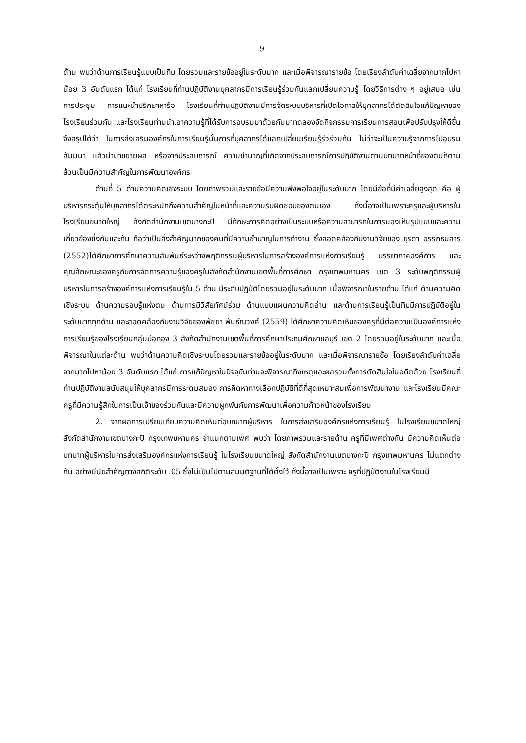9
ด้าน พบว่าด้านการเรียนรู้แบบเป็นทีม โดยรวมและรายข้ออยู่ในระดับมาก และเมื่อพิจารณารายข้อ โดยเรียงลำดับค่าเฉลี่ยจากมากไปหาน้อย 3 อันดับแรก ได้แก่ โรงเรียนที่ท่านปฏิบัติงานบุคลากรมีการเรียนรู้ร่วมกันแลกเปลี่ยนความรู้ โดยวิธีการต่าง ๆ อยู่เสมอ เช่น การประชุม การแนะนำปรึกษาหารือ โรงเรียนที่ท่านปฏิบัติงานมีการจัดระบบบริหารที่เปิดโอกาสให้บุคลากรได้ตัดสินใจแก้ปัญหาของโรงเรียนร่วมกัน และโรงเรียนท่านนำเอาความรู้ที่ได้รับการอบรมมาด้วยกันมาทดลองจัดกิจกรรมการเรียนการสอนเพื่อปรับปรุงให้ดีขึ้น จึงสรุปได้ว่า ในการส่งเสริมองค์กรในการเรียนรู้นั้นการที่บุคลากรได้แลกเปลี่ยนเรียนรู้ร่วร่วมกัน ไม่ว่าจะเป็นความรู้จากการไปอบรม สัมมนา แล้วนำมาขยายผล หรือจากประสบการณ์ ความชำนาญที่เกิดจากประสบการณ์การปฏิบัติงานตามบทบาทหน้าที่ของตนก็ตาม ล้วนเป็นมีความสำคัญในการพัฒนาองค์กร
ด้านที่ 5 ด้านความคิดเชิงระบบ โดยภาพรวมและรายข้อมีความพึงพอใจอยู่ในระดับมาก โดยมีข้อที่มีค่าเฉลี่ยสูงสุด คือ ผู้บริหารกระตุ้นให้บุคลากรได้ตระหนักถึงความสำคัญในหน้าที่และความรับผิดชอบของตนเอง ทั้งนี้อาจเป็นเพราะครูและผู้บริหารในโรงเรียนขนาดใหญ่ สังกัดสำนักงานเขตบางกะปิ มีทักษะการคิดอย่างเป็นระบบหรือความสามารถในการมองเห็นรูปแบบและความเกี่ยวข้องซึ่งกันและกัน ถือว่าเป็นสิ่งสำคัญมากของคนที่มีความชำนาญในการทำงาน ซึ่งสอดคล้องกับงานวิจัยของ ยุรดา อรรถธนสาร (2552)ได้ศึกษาการศึกษาความสัมพันธ์ระหว่างพฤติกรรมผู้บริหารในการสร้างองค์การแห่งการเรียนรู้ บรรยากาศองค์การ และคุณลักษณะของครูกับการจัดการความรู้ของครูในสังกัดสำนักงานเขตพื้นที่การศึกษา กรุงเทพมหานคร เขต 3 ระดับพฤติกรรมผู้บริหารในการสร้างองค์การแห่งการเรียนรู้ใน 5 ด้าน มีระดับปฏิบัติโดยรวมอยู่ในระดับมาก เมื่อพิจารณาในรายด้าน ได้แก่ ด้านความคิดเชิงระบบ ด้านความรอบรู้แห่งตน ด้านการมีวิสัยทัศน์ร่วม ด้านแบบแผนความคิดอ่าน และด้านการเรียนรู้เป็นทีมมีการปฏิบัติอยู่ในระดับมากทุกด้าน และสอดคล้องกับงานวิจัยของพัชยา พันธ์ณวงศ์ (2559) ได้ศึกษาความคิดเห็นของครูที่มีต่อความเป็นองค์การแห่งการเรียนรู้ของโรงเรียนกลุ่มบ่อทอง 3 สังกัดสำนักงานเขตพื้นที่การศึกษาประถมศึกษาชลบุรี เขต 2 โดยรวมอยู่ในระดับมาก และเมื่อพิจารณาในแต่ละด้าน พบว่าด้านความคิดเชิงระบบโดยรวมและรายข้ออยู่ในระดับมาก และเมื่อพิจารณารายข้อ โดยเรียงลำดับค่าเฉลี่ยจากมากไปหาน้อย 3 อันดับแรก ได้แก่ การแก้ปัญหาในปัจจุบันท่านจะพิจารณาถึงเหตุและผลรวมทั้งการตัดสินใจในอดีตด้วย โรงเรียนที่ท่านปฏิบัติงานสนับสนุนให้บุคลากรมีการระดมสมอง การคิดหาทางเลือกปฏิบัติที่ดีที่สุดเหมาะสมเพื่อการพัฒนางาน และโรงเรียนมีคณะครูที่มีความรู้สึกในการเป็นเจ้าของร่วมกันและมีความผูกพันกับการพัฒนาเพื่อความก้าวหน้าของโรงเรียน
2. จากผลการเปรียบเทียบความคิดเห็นต่อบทบาทผู้บริหาร ในการส่งเสริมองค์กรแห่งการเรียนรู้ ในโรงเรียนขนาดใหญ่ สังกัดสำนักงานเขตบางกะปิ กรุงเทพมหานคร จำแนกตามเพศ พบว่า โดยภาพรวมและรายด้าน ครูที่มีเพศต่างกัน มีความคิดเห็นต่อบทบาทผู้บริหารในการส่งเสริมองค์กรแห่งการเรียนรู้ ในโรงเรียนขนาดใหญ่ สังกัดสำนักงานเขตบางกะปิ กรุงเทพมหานคร ไม่แตกต่างกัน อย่างมีนัยสำคัญทางสถิติระดับ .05 ซึ่งไม่เป็นไปตามสมมติฐานที่ได้ตั้งไว้ ทั้งนี้อาจเป็นเพราะ ครูที่ปฏิบัติงานในโรงเรียนมี